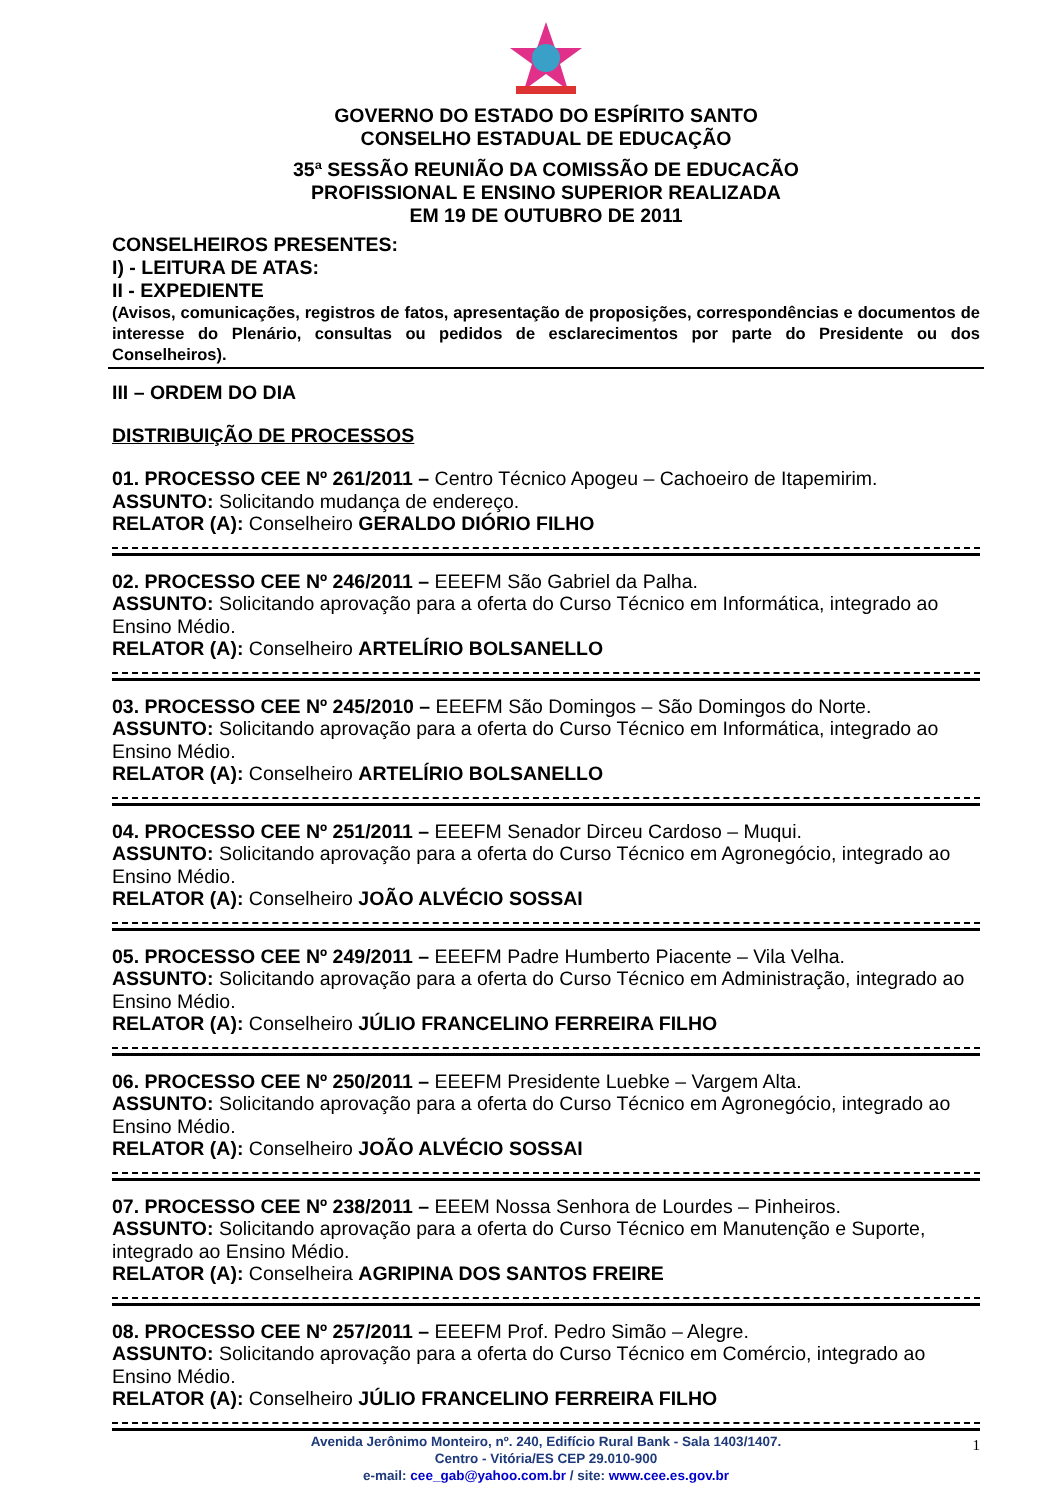GOVERNO DO ESTADO DO ESPÍRITO SANTO
CONSELHO ESTADUAL DE EDUCAÇÃO
35ª SESSÃO REUNIÃO DA COMISSÃO DE EDUCACÃO
PROFISSIONAL E ENSINO SUPERIOR REALIZADA
EM 19 DE OUTUBRO DE 2011
CONSELHEIROS PRESENTES:
I) - LEITURA DE ATAS:
II - EXPEDIENTE
(Avisos, comunicações, registros de fatos, apresentação de proposições, correspondências e documentos de interesse do Plenário, consultas ou pedidos de esclarecimentos por parte do Presidente ou dos Conselheiros).
III – ORDEM DO DIA
DISTRIBUIÇÃO DE PROCESSOS
01. PROCESSO CEE Nº 261/2011 – Centro Técnico Apogeu – Cachoeiro de Itapemirim.
ASSUNTO: Solicitando mudança de endereço.
RELATOR (A): Conselheiro GERALDO DIÓRIO FILHO
02. PROCESSO CEE Nº 246/2011 – EEEFM São Gabriel da Palha.
ASSUNTO: Solicitando aprovação para a oferta do Curso Técnico em Informática, integrado ao Ensino Médio.
RELATOR (A): Conselheiro ARTELÍRIO BOLSANELLO
03. PROCESSO CEE Nº 245/2010 – EEEFM São Domingos – São Domingos do Norte.
ASSUNTO: Solicitando aprovação para a oferta do Curso Técnico em Informática, integrado ao Ensino Médio.
RELATOR (A): Conselheiro ARTELÍRIO BOLSANELLO
04. PROCESSO CEE Nº 251/2011 – EEEFM Senador Dirceu Cardoso – Muqui.
ASSUNTO: Solicitando aprovação para a oferta do Curso Técnico em Agronegócio, integrado ao Ensino Médio.
RELATOR (A): Conselheiro JOÃO ALVÉCIO SOSSAI
05. PROCESSO CEE Nº 249/2011 – EEEFM Padre Humberto Piacente – Vila Velha.
ASSUNTO: Solicitando aprovação para a oferta do Curso Técnico em Administração, integrado ao Ensino Médio.
RELATOR (A): Conselheiro JÚLIO FRANCELINO FERREIRA FILHO
06. PROCESSO CEE Nº 250/2011 – EEEFM Presidente Luebke – Vargem Alta.
ASSUNTO: Solicitando aprovação para a oferta do Curso Técnico em Agronegócio, integrado ao Ensino Médio.
RELATOR (A): Conselheiro JOÃO ALVÉCIO SOSSAI
07. PROCESSO CEE Nº 238/2011 – EEEM Nossa Senhora de Lourdes – Pinheiros.
ASSUNTO: Solicitando aprovação para a oferta do Curso Técnico em Manutenção e Suporte, integrado ao Ensino Médio.
RELATOR (A): Conselheira AGRIPINA DOS SANTOS FREIRE
08. PROCESSO CEE Nº 257/2011 – EEEFM Prof. Pedro Simão – Alegre.
ASSUNTO: Solicitando aprovação para a oferta do Curso Técnico em Comércio, integrado ao Ensino Médio.
RELATOR (A): Conselheiro JÚLIO FRANCELINO FERREIRA FILHO
Avenida Jerônimo Monteiro, nº. 240, Edifício Rural Bank - Sala 1403/1407.
Centro - Vitória/ES CEP 29.010-900
e-mail: cee_gab@yahoo.com.br / site: www.cee.es.gov.br
1